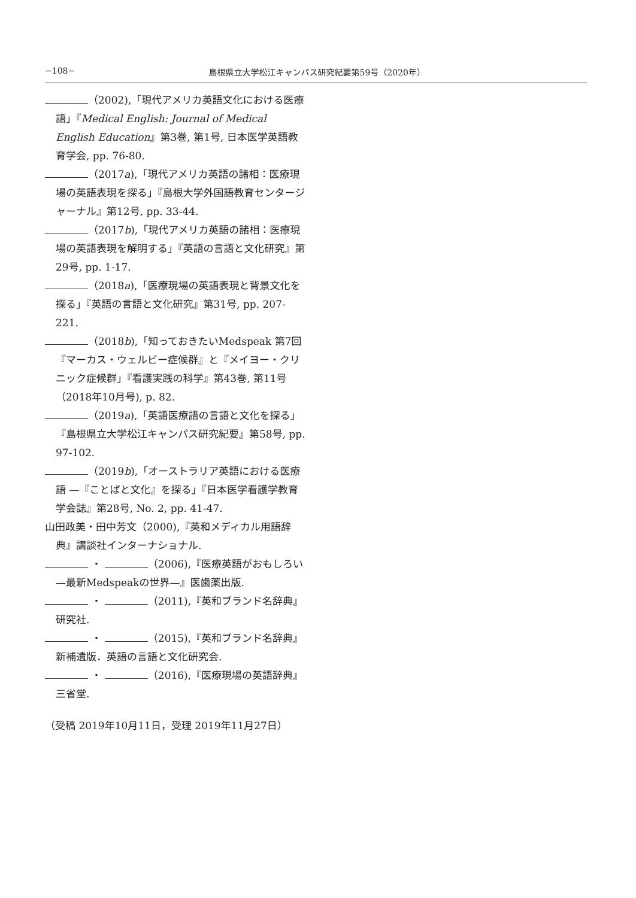−108− 島根県立大学松江キャンパス研究紀要第59号（2020年）
（2002),「現代アメリカ英語文化における医療語」『Medical English: Journal of Medical English Education』第3巻, 第1号, 日本医学英語教育学会, pp. 76-80.
（2017a),「現代アメリカ英語の諸相：医療現場の英語表現を探る」『島根大学外国語教育センタージャーナル』第12号, pp. 33-44.
（2017b),「現代アメリカ英語の諸相：医療現場の英語表現を解明する」『英語の言語と文化研究』第29号, pp. 1-17.
（2018a),「医療現場の英語表現と背景文化を探る」『英語の言語と文化研究』第31号, pp. 207-221.
（2018b),「知っておきたいMedspeak 第7回『マーカス・ウェルビー症候群』と『メイヨー・クリニック症候群」『看護実践の科学』第43巻, 第11号（2018年10月号), p. 82.
（2019a),「英語医療語の言語と文化を探る」『島根県立大学松江キャンパス研究紀要』第58号, pp. 97-102.
（2019b),「オーストラリア英語における医療語 —『ことばと文化』を探る」『日本医学看護学教育学会誌』第28号, No. 2, pp. 41-47.
山田政美・田中芳文（2000),『英和メディカル用語辞典』講談社インターナショナル.
・ （2006),『医療英語がおもしろい—最新Medspeakの世界—』医歯薬出版.
・ （2011),『英和ブランド名辞典』研究社.
・ （2015),『英和ブランド名辞典』新補遺版．英語の言語と文化研究会.
・ （2016),『医療現場の英語辞典』三省堂.
（受稿 2019年10月11日，受理 2019年11月27日）